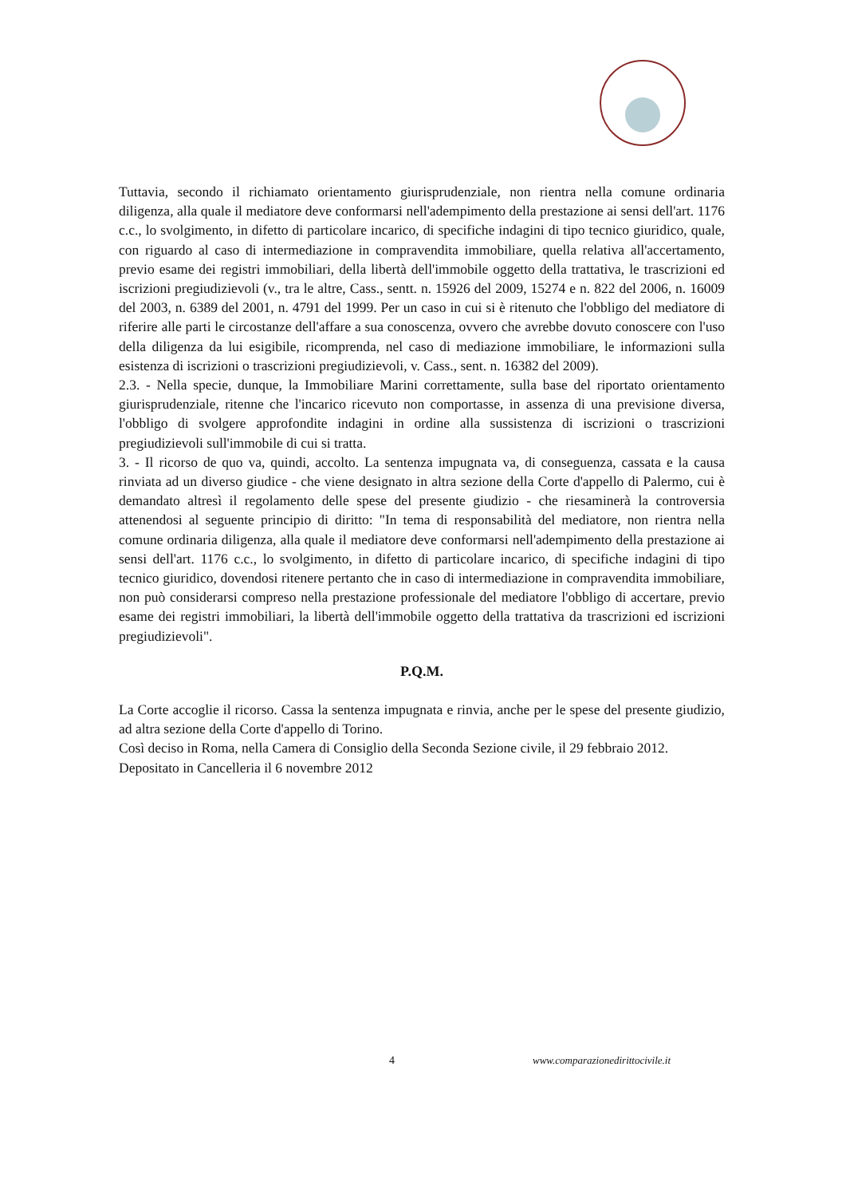Tuttavia, secondo il richiamato orientamento giurisprudenziale, non rientra nella comune ordinaria diligenza, alla quale il mediatore deve conformarsi nell'adempimento della prestazione ai sensi dell'art. 1176 c.c., lo svolgimento, in difetto di particolare incarico, di specifiche indagini di tipo tecnico giuridico, quale, con riguardo al caso di intermediazione in compravendita immobiliare, quella relativa all'accertamento, previo esame dei registri immobiliari, della libertà dell'immobile oggetto della trattativa, le trascrizioni ed iscrizioni pregiudizievoli (v., tra le altre, Cass., sentt. n. 15926 del 2009, 15274 e n. 822 del 2006, n. 16009 del 2003, n. 6389 del 2001, n. 4791 del 1999. Per un caso in cui si è ritenuto che l'obbligo del mediatore di riferire alle parti le circostanze dell'affare a sua conoscenza, ovvero che avrebbe dovuto conoscere con l'uso della diligenza da lui esigibile, ricomprenda, nel caso di mediazione immobiliare, le informazioni sulla esistenza di iscrizioni o trascrizioni pregiudizievoli, v. Cass., sent. n. 16382 del 2009).
2.3. - Nella specie, dunque, la Immobiliare Marini correttamente, sulla base del riportato orientamento giurisprudenziale, ritenne che l'incarico ricevuto non comportasse, in assenza di una previsione diversa, l'obbligo di svolgere approfondite indagini in ordine alla sussistenza di iscrizioni o trascrizioni pregiudizievoli sull'immobile di cui si tratta.
3. - Il ricorso de quo va, quindi, accolto. La sentenza impugnata va, di conseguenza, cassata e la causa rinviata ad un diverso giudice - che viene designato in altra sezione della Corte d'appello di Palermo, cui è demandato altresì il regolamento delle spese del presente giudizio - che riesaminerà la controversia attenendosi al seguente principio di diritto: "In tema di responsabilità del mediatore, non rientra nella comune ordinaria diligenza, alla quale il mediatore deve conformarsi nell'adempimento della prestazione ai sensi dell'art. 1176 c.c., lo svolgimento, in difetto di particolare incarico, di specifiche indagini di tipo tecnico giuridico, dovendosi ritenere pertanto che in caso di intermediazione in compravendita immobiliare, non può considerarsi compreso nella prestazione professionale del mediatore l'obbligo di accertare, previo esame dei registri immobiliari, la libertà dell'immobile oggetto della trattativa da trascrizioni ed iscrizioni pregiudizievoli".
P.Q.M.
La Corte accoglie il ricorso. Cassa la sentenza impugnata e rinvia, anche per le spese del presente giudizio, ad altra sezione della Corte d'appello di Torino.
Così deciso in Roma, nella Camera di Consiglio della Seconda Sezione civile, il 29 febbraio 2012.
Depositato in Cancelleria il 6 novembre 2012
4 www.comparazionedirittocivile.it